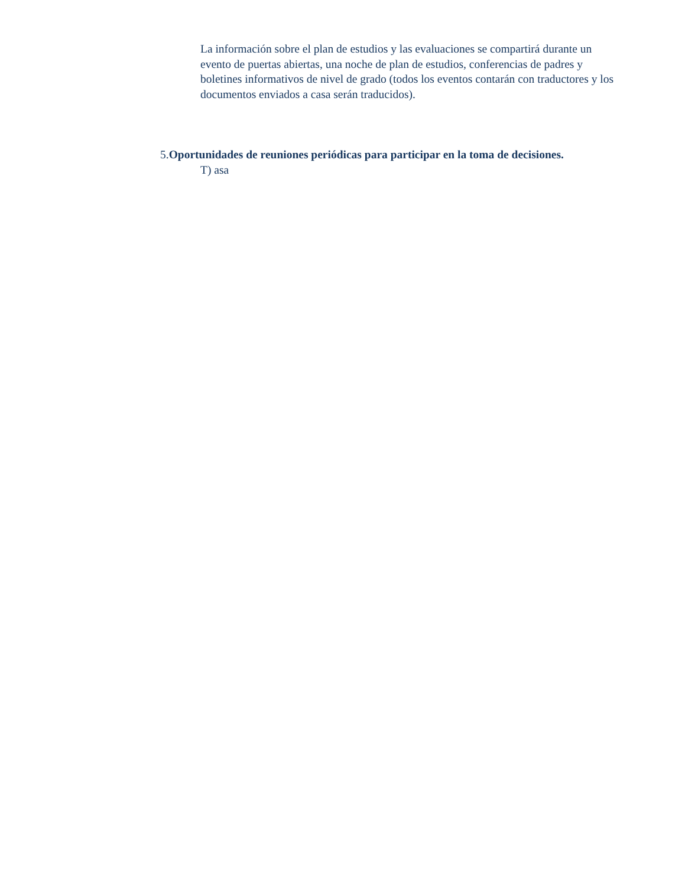La información sobre el plan de estudios y las evaluaciones se compartirá durante un evento de puertas abiertas, una noche de plan de estudios, conferencias de padres y boletines informativos de nivel de grado (todos los eventos contarán con traductores y los documentos enviados a casa serán traducidos).
5.Oportunidades de reuniones periódicas para participar en la toma de decisiones.
T) asa